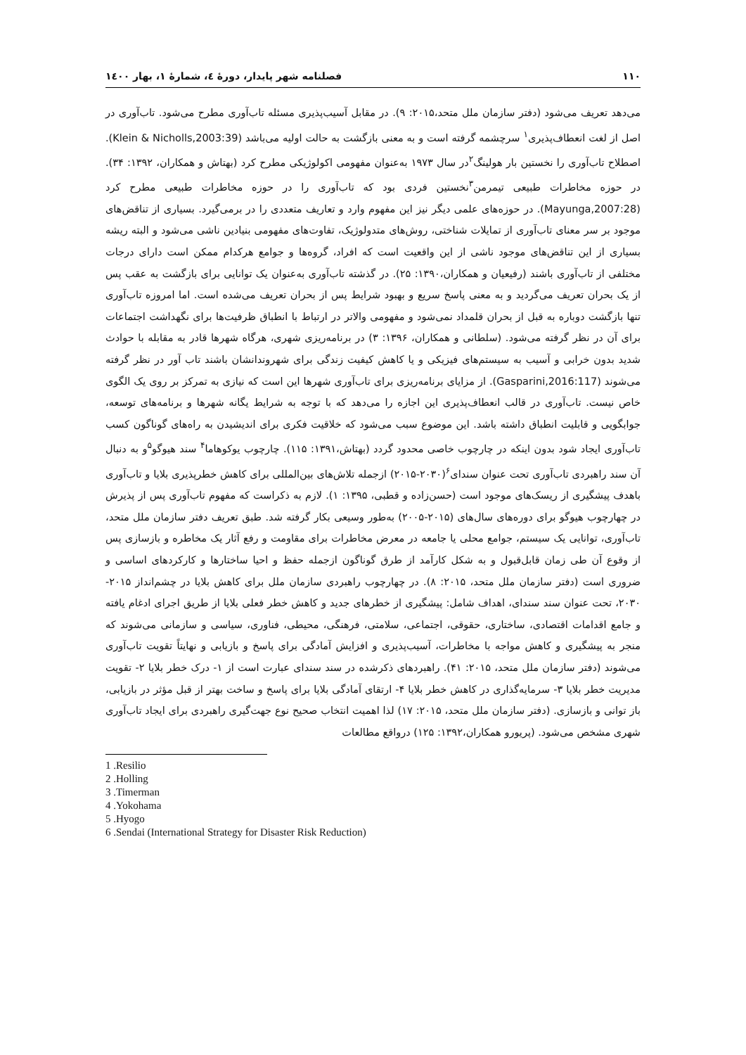۱۱۰ فصلنامه شهر پایدار، دورۀ ٤، شمارۀ ۱، بهار ۱٤۰۰
می‌دهد تعریف می‌شود (دفتر سازمان ملل متحد،۲۰۱۵: ۹). در مقابل آسیب‌پذیری مسئله تاب‌آوری مطرح می‌شود. تاب‌آوری در اصل از لغت انعطاف‌پذیری<sup>۱</sup> سرچشمه گرفته است و به معنی بازگشت به حالت اولیه می‌باشد (Klein & Nicholls,2003:39). اصطلاح تاب‌آوری را نخستین بار هولینگ<sup>۲</sup>در سال ۱۹۷۳ به‌عنوان مفهومی اکولوژیکی مطرح کرد (بهتاش و همکاران، ۱۳۹۲: ۳۴). در حوزه مخاطرات طبیعی تیمرمن<sup>۳</sup>نخستین فردی بود که تاب‌آوری را در حوزه مخاطرات طبیعی مطرح کرد (Mayunga,2007:28). در حوزه‌های علمی دیگر نیز این مفهوم وارد و تعاریف متعددی را در برمی‌گیرد. بسیاری از تناقض‌های موجود بر سر معنای تاب‌آوری از تمایلات شناختی، روش‌های متدولوژیک، تفاوت‌های مفهومی بنیادین ناشی می‌شود و البته ریشه بسیاری از این تناقض‌های موجود ناشی از این واقعیت است که افراد، گروه‌ها و جوامع هرکدام ممکن است دارای درجات مختلفی از تاب‌آوری باشند (رفیعیان و همکاران،۱۳۹۰: ۲۵). در گذشته تاب‌آوری به‌عنوان یک توانایی برای بازگشت به عقب پس از یک بحران تعریف می‌گردید و به معنی پاسخ سریع و بهبود شرایط پس از بحران تعریف می‌شده است. اما امروزه تاب‌آوری تنها بازگشت دوباره به قبل از بحران قلمداد نمی‌شود و مفهومی والاتر در ارتباط با انطباق ظرفیت‌ها برای نگهداشت اجتماعات برای آن در نظر گرفته می‌شود. (سلطانی و همکاران، ۱۳۹۶: ۳) در برنامه‌ریزی شهری، هرگاه شهرها قادر به مقابله با حوادث شدید بدون خرابی و آسیب به سیستم‌های فیزیکی و یا کاهش کیفیت زندگی برای شهروندانشان باشند تاب آور در نظر گرفته می‌شوند (Gasparini,2016:117). از مزایای برنامه‌ریزی برای تاب‌آوری شهرها این است که نیازی به تمرکز بر روی یک الگوی خاص نیست. تاب‌آوری در قالب انعطاف‌پذیری این اجازه را می‌دهد که با توجه به شرایط یگانه شهرها و برنامه‌های توسعه، جوابگویی و قابلیت انطباق داشته باشد. این موضوع سبب می‌شود که خلاقیت فکری برای اندیشیدن به راه‌های گوناگون کسب تاب‌آوری ایجاد شود بدون اینکه در چارچوب خاصی محدود گردد (بهتاش،۱۳۹۱: ۱۱۵). چارچوب یوکوهاما<sup>۴</sup> سند هیوگو<sup>۵</sup>و به دنبال آن سند راهبردی تاب‌آوری تحت عنوان سندای<sup>۶</sup>(۲۰۳۰-۲۰۱۵) ازجمله تلاش‌های بین‌المللی برای کاهش خطرپذیری بلایا و تاب‌آوری باهدف پیشگیری از ریسک‌های موجود است (حسن‌زاده و قطبی، ۱۳۹۵: ۱). لازم به ذکراست که مفهوم تاب‌آوری پس از پذیرش در چهارچوب هیوگو برای دوره‌های سال‌های (۲۰۱۵-۲۰۰۵) به‌طور وسیعی بکار گرفته شد. طبق تعریف دفتر سازمان ملل متحد، تاب‌آوری، توانایی یک سیستم، جوامع محلی یا جامعه در معرض مخاطرات برای مقاومت و رفع آثار یک مخاطره و بازسازی پس از وقوع آن طی زمان قابل‌قبول و به شکل کارآمد از طرق گوناگون ازجمله حفظ و احیا ساختارها و کارکردهای اساسی و ضروری است (دفتر سازمان ملل متحد، ۲۰۱۵: ۸). در چهارچوب راهبردی سازمان ملل برای کاهش بلایا در چشم‌انداز ۲۰۱۵- ۲۰۳۰، تحت عنوان سند سندای، اهداف شامل: پیشگیری از خطرهای جدید و کاهش خطر فعلی بلایا از طریق اجرای ادغام یافته و جامع اقدامات اقتصادی، ساختاری، حقوقی، اجتماعی، سلامتی، فرهنگی، محیطی، فناوری، سیاسی و سازمانی می‌شوند که منجر به پیشگیری و کاهش مواجه با مخاطرات، آسیب‌پذیری و افزایش آمادگی برای پاسخ و بازیابی و نهایتاً تقویت تاب‌آوری می‌شوند (دفتر سازمان ملل متحد، ۲۰۱۵: ۴۱). راهبردهای ذکرشده در سند سندای عبارت است از ۱- درک خطر بلایا ۲- تقویت مدیریت خطر بلایا ۳- سرمایه‌گذاری در کاهش خطر بلایا ۴- ارتقای آمادگی بلایا برای پاسخ و ساخت بهتر از قبل مؤثر در بازیابی، باز توانی و بازسازی. (دفتر سازمان ملل متحد، ۲۰۱۵: ۱۷) لذا اهمیت انتخاب صحیح نوع جهت‌گیری راهبردی برای ایجاد تاب‌آوری شهری مشخص می‌شود. (پریورو همکاران،۱۳۹۲: ۱۲۵) درواقع مطالعات
1 .Resilio
2 .Holling
3 .Timerman
4 .Yokohama
5 .Hyogo
6 .Sendai (International Strategy for Disaster Risk Reduction)